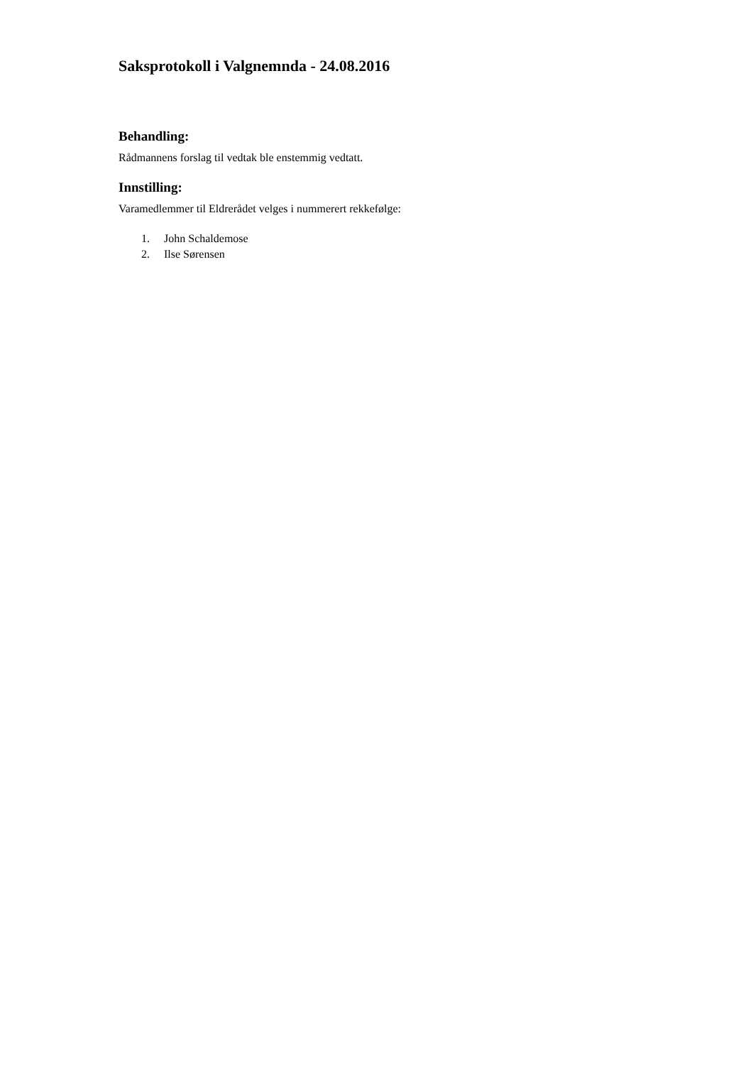Saksprotokoll i Valgnemnda - 24.08.2016
Behandling:
Rådmannens forslag til vedtak ble enstemmig vedtatt.
Innstilling:
Varamedlemmer til Eldrerådet velges i nummerert rekkefølge:
1. John Schaldemose
2. Ilse Sørensen